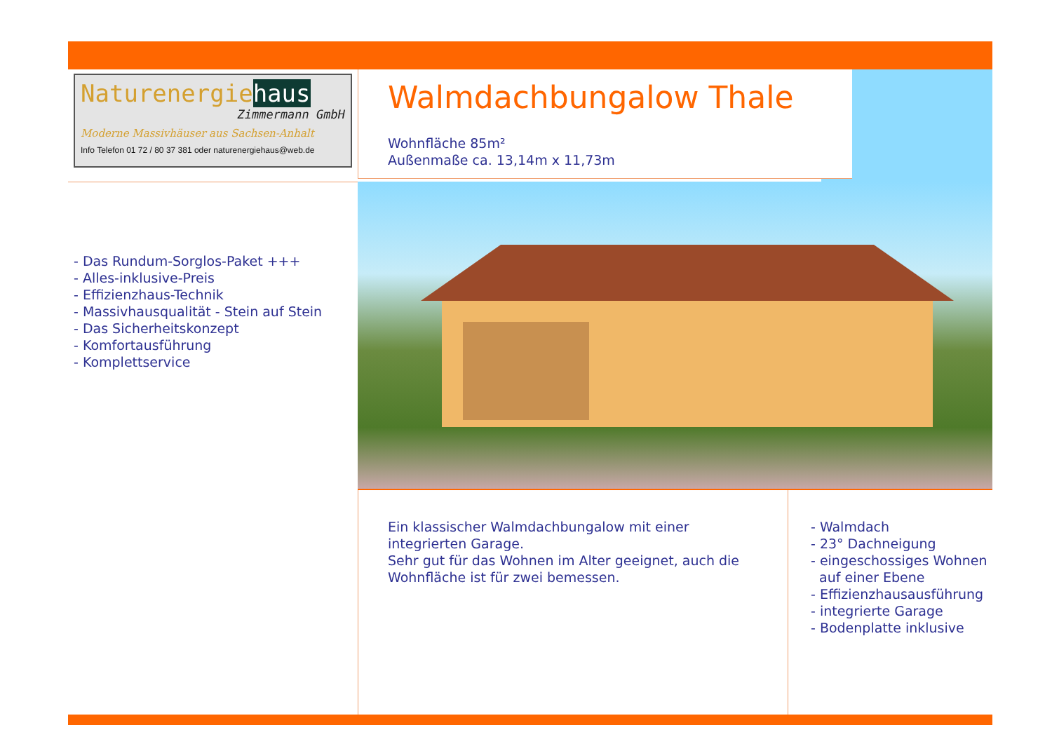Naturenergiehaus
Zimmermann GmbH
Moderne Massivhäuser aus Sachsen-Anhalt
Info Telefon 01 72 / 80 37 381 oder naturenergiehaus@web.de
Walmdachbungalow Thale
Wohnfläche 85m²
Außenmaße ca. 13,14m x 11,73m
- Das Rundum-Sorglos-Paket +++
- Alles-inklusive-Preis
- Effizienzhaus-Technik
- Massivhausqualität - Stein auf Stein
- Das Sicherheitskonzept
- Komfortausführung
- Komplettservice
Ein klassischer Walmdachbungalow mit einer integrierten Garage.
Sehr gut für das Wohnen im Alter geeignet, auch die Wohnfläche ist für zwei bemessen.
- Walmdach
- 23° Dachneigung
- eingeschossiges Wohnen
auf einer Ebene
- Effizienzhausausführung
- integrierte Garage
- Bodenplatte inklusive